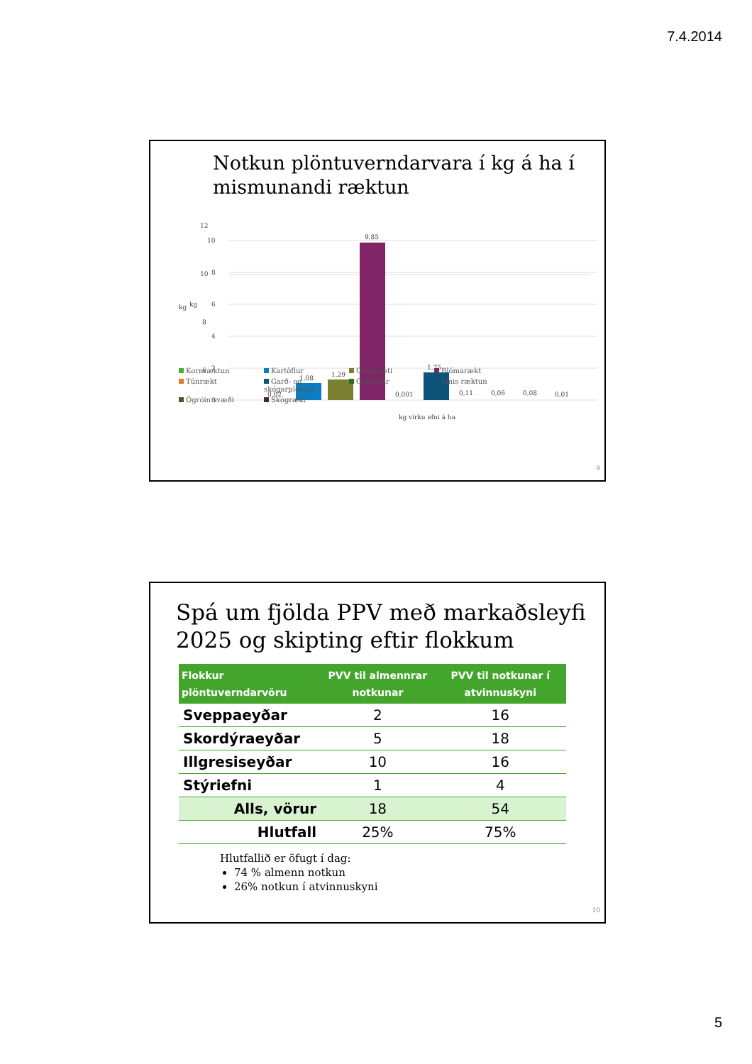7.4.2014
Notkun plöntuverndarvara í kg á ha í mismunandi ræktun
kg
12
10
8
6
10
8
kg
6
4
2
0
1,08
1,29
9,85
1,75
0,02
0,001
0,11
0,06
0,08
0,01
kg virku efni á ha
Kornræktun Kartöflur Grænmeti Blómarækt Túnrækt Garð- og skógarplöntur Golfvellir Ýmis ræktun Ógróin svæði Skógrækt
9
Spá um fjölda PPV með markaðsleyfi 2025 og skipting eftir flokkum
| Flokkur plöntuverndarvöru | PVV til almennrar notkunar | PVV til notkunar í atvinnuskyni |
| --- | --- | --- |
| Sveppaeyðar | 2 | 16 |
| Skordýraeyðar | 5 | 18 |
| Illgresiseyðar | 10 | 16 |
| Stýriefni | 1 | 4 |
| Alls, vörur | 18 | 54 |
| Hlutfall | 25% | 75% |
Hlutfallið er öfugt í dag:
74 % almenn notkun
26% notkun í atvinnuskyni
10
5